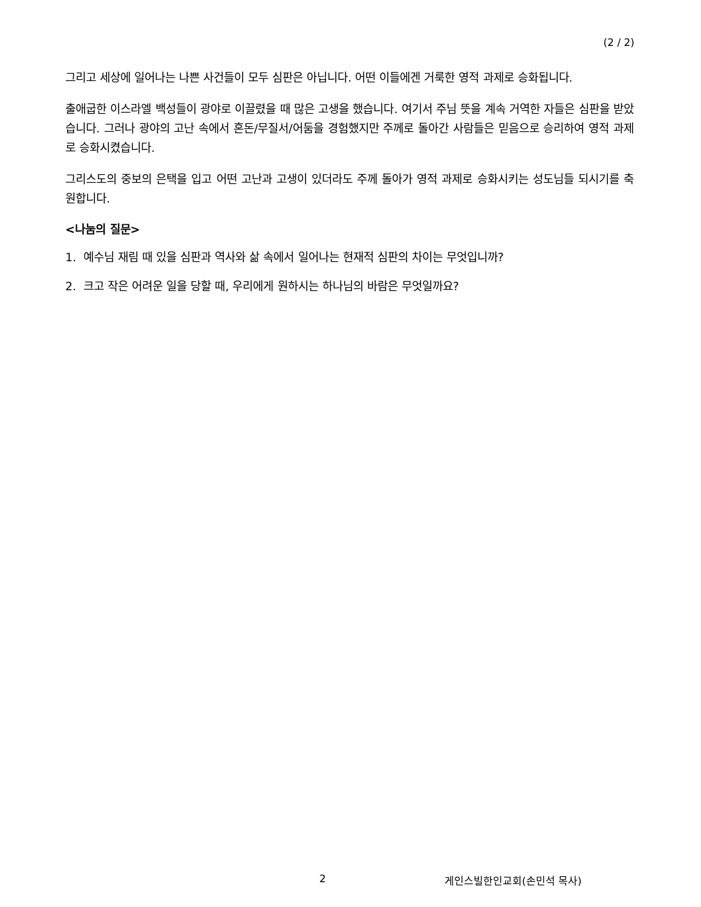(2 / 2)
그리고 세상에 일어나는 나쁜 사건들이 모두 심판은 아닙니다. 어떤 이들에겐 거룩한 영적 과제로 승화됩니다.
출애굽한 이스라엘 백성들이 광야로 이끌렸을 때 많은 고생을 했습니다. 여기서 주님 뜻을 계속 거역한 자들은 심판을 받았습니다. 그러나 광야의 고난 속에서 혼돈/무질서/어둠을 경험했지만 주께로 돌아간 사람들은 믿음으로 승리하여 영적 과제로 승화시켰습니다.
그리스도의 중보의 은택을 입고 어떤 고난과 고생이 있더라도 주께 돌아가 영적 과제로 승화시키는 성도님들 되시기를 축원합니다.
<나눔의 질문>
1. 예수님 재림 때 있을 심판과 역사와 삶 속에서 일어나는 현재적 심판의 차이는 무엇입니까?
2. 크고 작은 어려운 일을 당할 때, 우리에게 원하시는 하나님의 바람은 무엇일까요?
2 게인스빌한인교회(손민석 목사)